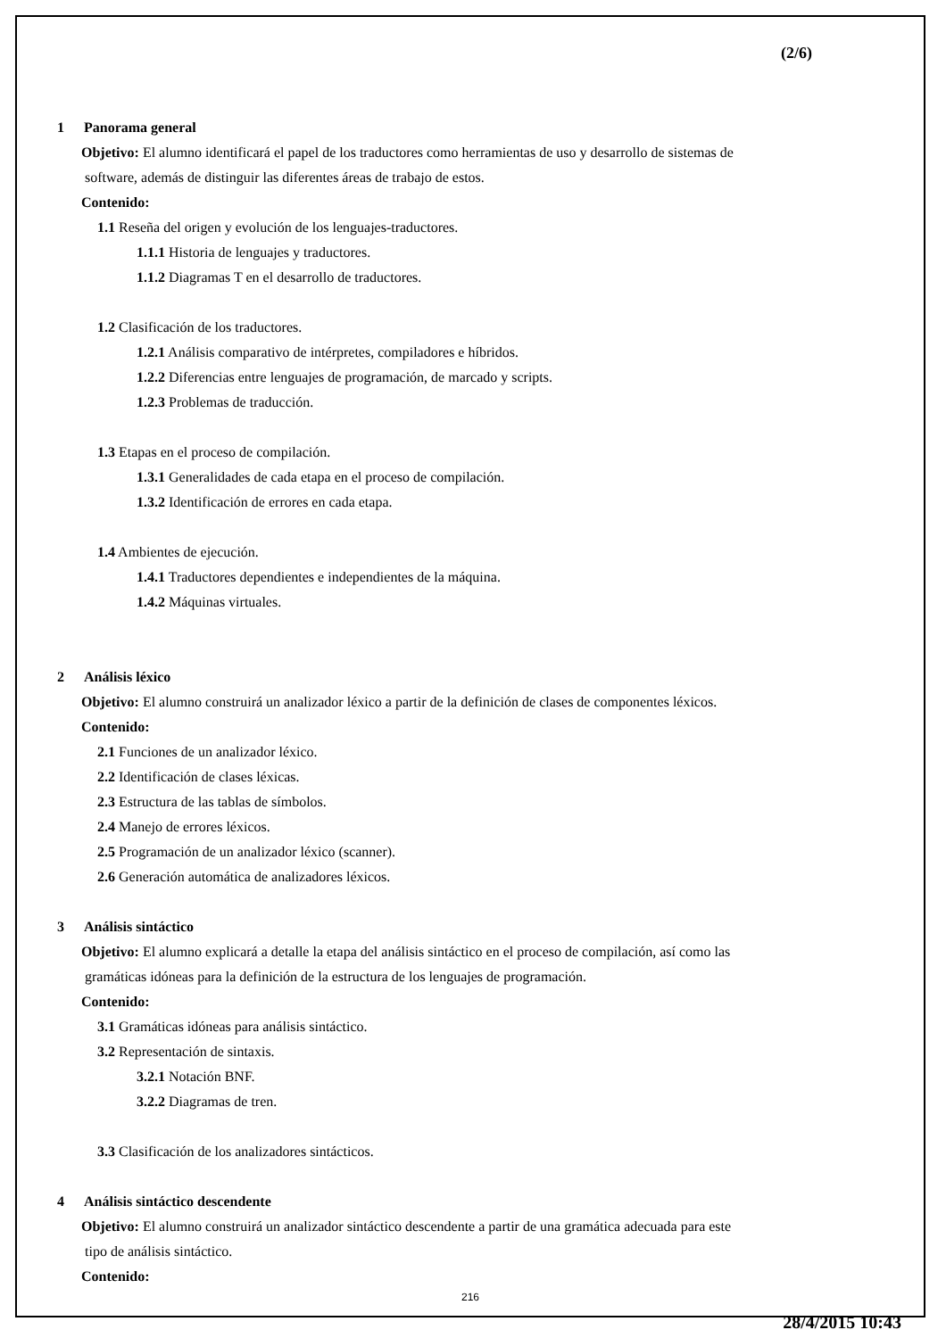(2/6)
1 Panorama general
Objetivo: El alumno identificará el papel de los traductores como herramientas de uso y desarrollo de sistemas de
software, además de distinguir las diferentes áreas de trabajo de estos.
Contenido:
1.1 Reseña del origen y evolución de los lenguajes-traductores.
1.1.1 Historia de lenguajes y traductores.
1.1.2 Diagramas T en el desarrollo de traductores.
1.2 Clasificación de los traductores.
1.2.1 Análisis comparativo de intérpretes, compiladores e híbridos.
1.2.2 Diferencias entre lenguajes de programación, de marcado y scripts.
1.2.3 Problemas de traducción.
1.3 Etapas en el proceso de compilación.
1.3.1 Generalidades de cada etapa en el proceso de compilación.
1.3.2 Identificación de errores en cada etapa.
1.4 Ambientes de ejecución.
1.4.1 Traductores dependientes e independientes de la máquina.
1.4.2 Máquinas virtuales.
2 Análisis léxico
Objetivo: El alumno construirá un analizador léxico a partir de la definición de clases de componentes léxicos.
Contenido:
2.1 Funciones de un analizador léxico.
2.2 Identificación de clases léxicas.
2.3 Estructura de las tablas de símbolos.
2.4 Manejo de errores léxicos.
2.5 Programación de un analizador léxico (scanner).
2.6 Generación automática de analizadores léxicos.
3 Análisis sintáctico
Objetivo: El alumno explicará a detalle la etapa del análisis sintáctico en el proceso de compilación, así como las
gramáticas idóneas para la definición de la estructura de los lenguajes de programación.
Contenido:
3.1 Gramáticas idóneas para análisis sintáctico.
3.2 Representación de sintaxis.
3.2.1 Notación BNF.
3.2.2 Diagramas de tren.
3.3 Clasificación de los analizadores sintácticos.
4 Análisis sintáctico descendente
Objetivo: El alumno construirá un analizador sintáctico descendente a partir de una gramática adecuada para este
tipo de análisis sintáctico.
Contenido:
216
28/4/2015 10:43